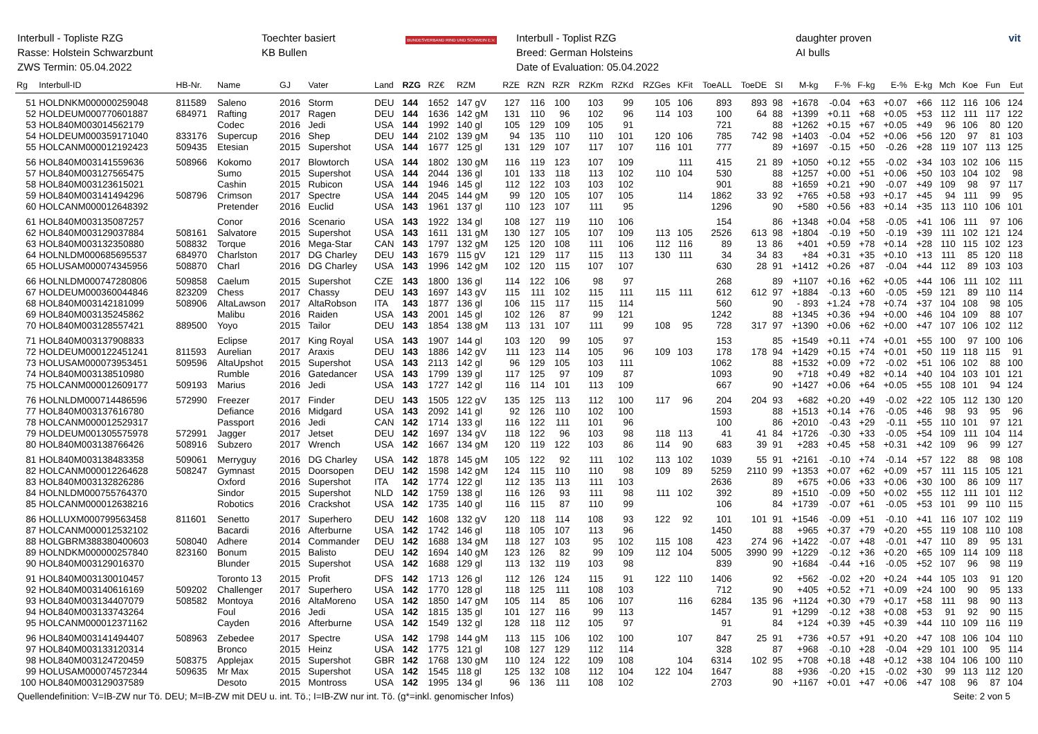Interbull - Topliste RZG
Rasse: Holstein Schwarzbunt
ZWS Termin: 05.04.2022
Toechter basiert
KB Bullen
BUNDESVERBAND RIND UND SCHWEIN E.V.
Interbull - Toplist RZG
Breed: German Holsteins
Date of Evaluation: 05.04.2022
daughter proven
AI bulls
vit
| Rg | Interbull-ID | HB-Nr. | Name | GJ | Vater | Land | RZG | RZ€ | RZM | RZE | RZN | RZR | RZKm | RZKd | RZGes | KFit | ToeALL | ToeDE | SI | M-kg | F-% | F-kg | E-% | E-kg | Mch | Koe | Fun | Eut |
| --- | --- | --- | --- | --- | --- | --- | --- | --- | --- | --- | --- | --- | --- | --- | --- | --- | --- | --- | --- | --- | --- | --- | --- | --- | --- | --- | --- | --- |
| 51 | HOLDNKM000000259048 | 811589 | Saleno | 2016 | Storm | DEU | 144 | 1652 | 147 gV | 127 | 116 | 100 | 103 | 99 | 105 | 106 | 893 | 893 | 98 | +1678 | -0.04 | +63 | +0.07 | +66 | 112 | 116 | 106 | 124 |
| 52 | HOLDEUM000770601887 | 684971 | Rafting | 2017 | Ragen | DEU | 144 | 1636 | 142 gM | 131 | 110 | 96 | 102 | 96 | 114 | 103 | 100 | 64 | 88 | +1399 | +0.11 | +68 | +0.05 | +53 | 112 | 111 | 117 | 122 |
| 53 | HOL840M003014562179 | | Codec | 2016 | Jedi | USA | 144 | 1992 | 140 gl | 105 | 129 | 109 | 105 | 91 | | | 721 | | 88 | +1262 | +0.15 | +67 | +0.05 | +49 | 96 | 106 | 80 | 120 |
| 54 | HOLDEUM000359171040 | 833176 | Supercup | 2016 | Shep | DEU | 144 | 2102 | 139 gM | 94 | 135 | 110 | 110 | 101 | 120 | 106 | 785 | 742 | 98 | +1403 | -0.04 | +52 | +0.06 | +56 | 120 | 97 | 81 | 103 |
| 55 | HOLCANM000012192423 | 509435 | Etesian | 2015 | Supershot | USA | 144 | 1677 | 125 gl | 131 | 129 | 107 | 117 | 107 | 116 | 101 | 777 | | 89 | +1697 | -0.15 | +50 | -0.26 | +28 | 119 | 107 | 113 | 125 |
| 56 | HOL840M003141559636 | 508966 | Kokomo | 2017 | Blowtorch | USA | 144 | 1802 | 130 gM | 116 | 119 | 123 | 107 | 109 | | 111 | 415 | 21 | 89 | +1050 | +0.12 | +55 | -0.02 | +34 | 103 | 102 | 106 | 115 |
| 57 | HOL840M003127565475 | | Sumo | 2015 | Supershot | USA | 144 | 2044 | 136 gl | 101 | 133 | 118 | 113 | 102 | 110 | 104 | 530 | | 88 | +1257 | +0.00 | +51 | +0.06 | +50 | 103 | 104 | 102 | 98 |
| 58 | HOL840M003123615021 | | Cashin | 2015 | Rubicon | USA | 144 | 1946 | 145 gl | 112 | 122 | 103 | 103 | 102 | | | 901 | | 88 | +1659 | +0.21 | +90 | -0.07 | +49 | 109 | 98 | 97 | 117 |
| 59 | HOL840M003141494296 | 508796 | Crimson | 2017 | Spectre | USA | 144 | 2045 | 144 gM | 99 | 120 | 105 | 107 | 105 | | 114 | 1862 | 33 | 92 | +765 | +0.58 | +93 | +0.17 | +45 | 94 | 111 | 99 | 95 |
| 60 | HOLCANM000012648392 | | Pretender | 2016 | Euclid | USA | 143 | 1961 | 137 gl | 110 | 123 | 107 | 111 | 95 | | | 1296 | | 90 | +580 | +0.56 | +83 | +0.14 | +35 | 113 | 110 | 106 | 101 |
| 61 | HOL840M003135087257 | | Conor | 2016 | Scenario | USA | 143 | 1922 | 134 gl | 108 | 127 | 119 | 110 | 106 | | | 154 | | 86 | +1348 | +0.04 | +58 | -0.05 | +41 | 106 | 111 | 97 | 106 |
| 62 | HOL840M003129037884 | 508161 | Salvatore | 2015 | Supershot | USA | 143 | 1611 | 131 gM | 130 | 127 | 105 | 107 | 109 | 113 | 105 | 2526 | 613 | 98 | +1804 | -0.19 | +50 | -0.19 | +39 | 111 | 102 | 121 | 124 |
| 63 | HOL840M003132350880 | 508832 | Torque | 2016 | Mega-Star | CAN | 143 | 1797 | 132 gM | 125 | 120 | 108 | 111 | 106 | 112 | 116 | 89 | 13 | 86 | +401 | +0.59 | +78 | +0.14 | +28 | 110 | 115 | 102 | 123 |
| 64 | HOLNLDM000685695537 | 684970 | Charlston | 2017 | DG Charley | DEU | 143 | 1679 | 115 gV | 121 | 129 | 117 | 115 | 113 | 130 | 111 | 34 | 34 | 83 | +84 | +0.31 | +35 | +0.10 | +13 | 111 | 85 | 120 | 118 |
| 65 | HOLUSAM000074345956 | 508870 | Charl | 2016 | DG Charley | USA | 143 | 1996 | 142 gM | 102 | 120 | 115 | 107 | 107 | | | 630 | 28 | 91 | +1412 | +0.26 | +87 | -0.04 | +44 | 112 | 89 | 103 | 103 |
| 66 | HOLNLDM000747280806 | 509858 | Caelum | 2015 | Supershot | CZE | 143 | 1800 | 136 gl | 114 | 122 | 106 | 98 | 97 | | | 268 | | 89 | +1107 | +0.16 | +62 | +0.05 | +44 | 106 | 111 | 102 | 111 |
| 67 | HOLDEUM000360044846 | 823209 | Chess | 2017 | Chassy | DEU | 143 | 1697 | 143 gV | 115 | 111 | 102 | 115 | 111 | 115 | 111 | 612 | 612 | 97 | +1884 | -0.13 | +60 | -0.05 | +59 | 121 | 89 | 110 | 114 |
| 68 | HOL840M003142181099 | 508906 | AltaLawson | 2017 | AltaRobson | ITA | 143 | 1877 | 136 gl | 106 | 115 | 117 | 115 | 114 | | | 560 | | 90 | - 893 | +1.24 | +78 | +0.74 | +37 | 104 | 108 | 98 | 105 |
| 69 | HOL840M003135245862 | | Malibu | 2016 | Raiden | USA | 143 | 2001 | 145 gl | 102 | 126 | 87 | 99 | 121 | | | 1242 | | 88 | +1345 | +0.36 | +94 | +0.00 | +46 | 104 | 109 | 88 | 107 |
| 70 | HOL840M003128557421 | 889500 | Yoyo | 2015 | Tailor | DEU | 143 | 1854 | 138 gM | 113 | 131 | 107 | 111 | 99 | 108 | 95 | 728 | 317 | 97 | +1390 | +0.06 | +62 | +0.00 | +47 | 107 | 106 | 102 | 112 |
| 71 | HOL840M003137908833 | | Eclipse | 2017 | King Royal | USA | 143 | 1907 | 144 gl | 103 | 120 | 99 | 105 | 97 | | | 153 | | 85 | +1549 | +0.11 | +74 | +0.01 | +55 | 100 | 97 | 100 | 106 |
| 72 | HOLDEUM000122451241 | 811593 | Aurelian | 2017 | Araxis | DEU | 143 | 1886 | 142 gV | 111 | 123 | 114 | 105 | 96 | 109 | 103 | 178 | 178 | 94 | +1429 | +0.15 | +74 | +0.01 | +50 | 119 | 118 | 115 | 91 |
| 73 | HOLUSAM000073953451 | 509596 | AltaUpshot | 2015 | Supershot | USA | 143 | 2113 | 142 gl | 96 | 129 | 105 | 103 | 111 | | | 1062 | | 88 | +1532 | +0.09 | +72 | -0.02 | +51 | 106 | 102 | 88 | 100 |
| 74 | HOL840M003138510980 | | Rumble | 2016 | Gatedancer | USA | 143 | 1799 | 139 gl | 117 | 125 | 97 | 109 | 87 | | | 1093 | | 90 | +718 | +0.49 | +82 | +0.14 | +40 | 104 | 103 | 101 | 121 |
| 75 | HOLCANM000012609177 | 509193 | Marius | 2016 | Jedi | USA | 143 | 1727 | 142 gl | 116 | 114 | 101 | 113 | 109 | | | 667 | | 90 | +1427 | +0.06 | +64 | +0.05 | +55 | 108 | 101 | 94 | 124 |
| 76 | HOLNLDM000714486596 | 572990 | Freezer | 2017 | Finder | DEU | 143 | 1505 | 122 gV | 135 | 125 | 113 | 112 | 100 | 117 | 96 | 204 | 204 | 93 | +682 | +0.20 | +49 | -0.02 | +22 | 105 | 112 | 130 | 120 |
| 77 | HOL840M003137616780 | | Defiance | 2016 | Midgard | USA | 143 | 2092 | 141 gl | 92 | 126 | 110 | 102 | 100 | | | 1593 | | 88 | +1513 | +0.14 | +76 | -0.05 | +46 | 98 | 93 | 95 | 96 |
| 78 | HOLCANM000012529317 | | Passport | 2016 | Jedi | CAN | 142 | 1714 | 133 gl | 116 | 122 | 111 | 101 | 96 | | | 100 | | 86 | +2010 | -0.43 | +29 | -0.11 | +55 | 110 | 101 | 97 | 121 |
| 79 | HOLDEUM001305575978 | 572991 | Jagger | 2017 | Jetset | DEU | 142 | 1697 | 134 gV | 118 | 122 | 96 | 103 | 98 | 118 | 113 | 41 | 41 | 84 | +1726 | -0.30 | +33 | -0.05 | +54 | 109 | 111 | 104 | 114 |
| 80 | HOL840M003138766426 | 508916 | Subzero | 2017 | Wrench | USA | 142 | 1667 | 134 gM | 120 | 119 | 122 | 103 | 86 | 114 | 90 | 683 | 39 | 91 | +283 | +0.45 | +58 | +0.31 | +42 | 109 | 96 | 99 | 127 |
| 81 | HOL840M003138483358 | 509061 | Merryguy | 2016 | DG Charley | USA | 142 | 1878 | 145 gM | 105 | 122 | 92 | 111 | 102 | 113 | 102 | 1039 | 55 | 91 | +2161 | -0.10 | +74 | -0.14 | +57 | 122 | 88 | 98 | 108 |
| 82 | HOLCANM000012264628 | 508247 | Gymnast | 2015 | Doorsopen | DEU | 142 | 1598 | 142 gM | 124 | 115 | 110 | 110 | 98 | 109 | 89 | 5259 | 2110 | 99 | +1353 | +0.07 | +62 | +0.09 | +57 | 111 | 115 | 105 | 121 |
| 83 | HOL840M003132826286 | | Oxford | 2016 | Supershot | ITA | 142 | 1774 | 122 gl | 112 | 135 | 113 | 111 | 103 | | | 2636 | | 89 | +675 | +0.06 | +33 | +0.06 | +30 | 100 | 86 | 109 | 117 |
| 84 | HOLNLDM000755764370 | | Sindor | 2015 | Supershot | NLD | 142 | 1759 | 138 gl | 116 | 126 | 93 | 111 | 98 | 111 | 102 | 392 | | 89 | +1510 | -0.09 | +50 | +0.02 | +55 | 112 | 111 | 101 | 112 |
| 85 | HOLCANM000012638216 | | Robotics | 2016 | Crackshot | USA | 142 | 1735 | 140 gl | 116 | 115 | 87 | 110 | 99 | | | 106 | | 84 | +1739 | -0.07 | +61 | -0.05 | +53 | 101 | 99 | 110 | 115 |
| 86 | HOLLUXM000799563458 | 811601 | Senetto | 2017 | Superhero | DEU | 142 | 1608 | 132 gV | 120 | 118 | 114 | 108 | 93 | 122 | 92 | 101 | 101 | 91 | +1546 | -0.09 | +51 | -0.10 | +41 | 116 | 107 | 102 | 119 |
| 87 | HOLCANM000012532102 | | Bacardi | 2016 | Afterburne | USA | 142 | 1742 | 146 gl | 118 | 105 | 107 | 113 | 96 | | | 1450 | | 88 | +965 | +0.37 | +79 | +0.20 | +55 | 119 | 108 | 110 | 108 |
| 88 | HOLGBRM388380400603 | 508040 | Adhere | 2014 | Commander | DEU | 142 | 1688 | 134 gM | 118 | 127 | 103 | 95 | 102 | 115 | 108 | 423 | 274 | 96 | +1422 | -0.07 | +48 | -0.01 | +47 | 110 | 89 | 95 | 131 |
| 89 | HOLNDKM000000257840 | 823160 | Bonum | 2015 | Balisto | DEU | 142 | 1694 | 140 gM | 123 | 126 | 82 | 99 | 109 | 112 | 104 | 5005 | 3990 | 99 | +1229 | -0.12 | +36 | +0.20 | +65 | 109 | 114 | 109 | 118 |
| 90 | HOL840M003129016370 | | Blunder | 2015 | Supershot | USA | 142 | 1688 | 129 gl | 113 | 132 | 119 | 103 | 98 | | | 839 | | 90 | +1684 | -0.44 | +16 | -0.05 | +52 | 107 | 96 | 98 | 119 |
| 91 | HOL840M003130010457 | | Toronto 13 | 2015 | Profit | DFS | 142 | 1713 | 126 gl | 112 | 126 | 124 | 115 | 91 | 122 | 110 | 1406 | | 92 | +562 | -0.02 | +20 | +0.24 | +44 | 105 | 103 | 91 | 120 |
| 92 | HOL840M003140616169 | 509202 | Challenger | 2017 | Superhero | USA | 142 | 1770 | 128 gl | 118 | 125 | 111 | 108 | 103 | | | 712 | | 90 | +405 | +0.52 | +71 | +0.09 | +24 | 100 | 90 | 95 | 133 |
| 93 | HOL840M003134407079 | 508582 | Montoya | 2016 | AltaMoreno | USA | 142 | 1850 | 147 gM | 105 | 114 | 85 | 106 | 107 | | 116 | 6284 | 135 | 96 | +1124 | +0.30 | +79 | +0.17 | +58 | 111 | 98 | 90 | 113 |
| 94 | HOL840M003133743264 | | Foul | 2016 | Jedi | USA | 142 | 1815 | 135 gl | 101 | 127 | 116 | 99 | 113 | | | 1457 | | 91 | +1299 | -0.12 | +38 | +0.08 | +53 | 91 | 92 | 90 | 115 |
| 95 | HOLCANM000012371162 | | Cayden | 2016 | Afterburne | USA | 142 | 1549 | 132 gl | 128 | 118 | 112 | 105 | 97 | | | 91 | | 84 | +124 | +0.39 | +45 | +0.39 | +44 | 110 | 109 | 116 | 119 |
| 96 | HOL840M003141494407 | 508963 | Zebedee | 2017 | Spectre | USA | 142 | 1798 | 144 gM | 113 | 115 | 106 | 102 | 100 | | 107 | 847 | 25 | 91 | +736 | +0.57 | +91 | +0.20 | +47 | 108 | 106 | 104 | 110 |
| 97 | HOL840M003133120314 | | Bronco | 2015 | Heinz | USA | 142 | 1775 | 121 gl | 108 | 127 | 129 | 112 | 114 | | | 328 | | 87 | +968 | -0.10 | +28 | -0.04 | +29 | 101 | 100 | 95 | 114 |
| 98 | HOL840M003124720459 | 508375 | Applejax | 2015 | Supershot | GBR | 142 | 1768 | 130 gM | 110 | 124 | 122 | 109 | 108 | | 104 | 6314 | 102 | 95 | +708 | +0.18 | +48 | +0.12 | +38 | 104 | 106 | 100 | 110 |
| 99 | HOLUSAM000074572344 | 509635 | Mr Max | 2015 | Supershot | USA | 142 | 1545 | 118 gl | 125 | 132 | 108 | 112 | 104 | 122 | 104 | 1647 | | 88 | +936 | -0.20 | +15 | -0.02 | +30 | 99 | 113 | 112 | 120 |
| 100 | HOL840M003129037589 | | Desoto | 2015 | Montross | USA | 142 | 1995 | 134 gl | 96 | 136 | 111 | 108 | 102 | | | 2703 | | 90 | +1167 | +0.01 | +47 | +0.06 | +47 | 108 | 96 | 87 | 104 |
Quellendefinition: V=IB-ZW nur Tö. DEU; M=IB-ZW mit DEU u. int. Tö.; I=IB-ZW nur int. Tö. (g*=inkl. genomischer Infos) Seite: 2 von 5